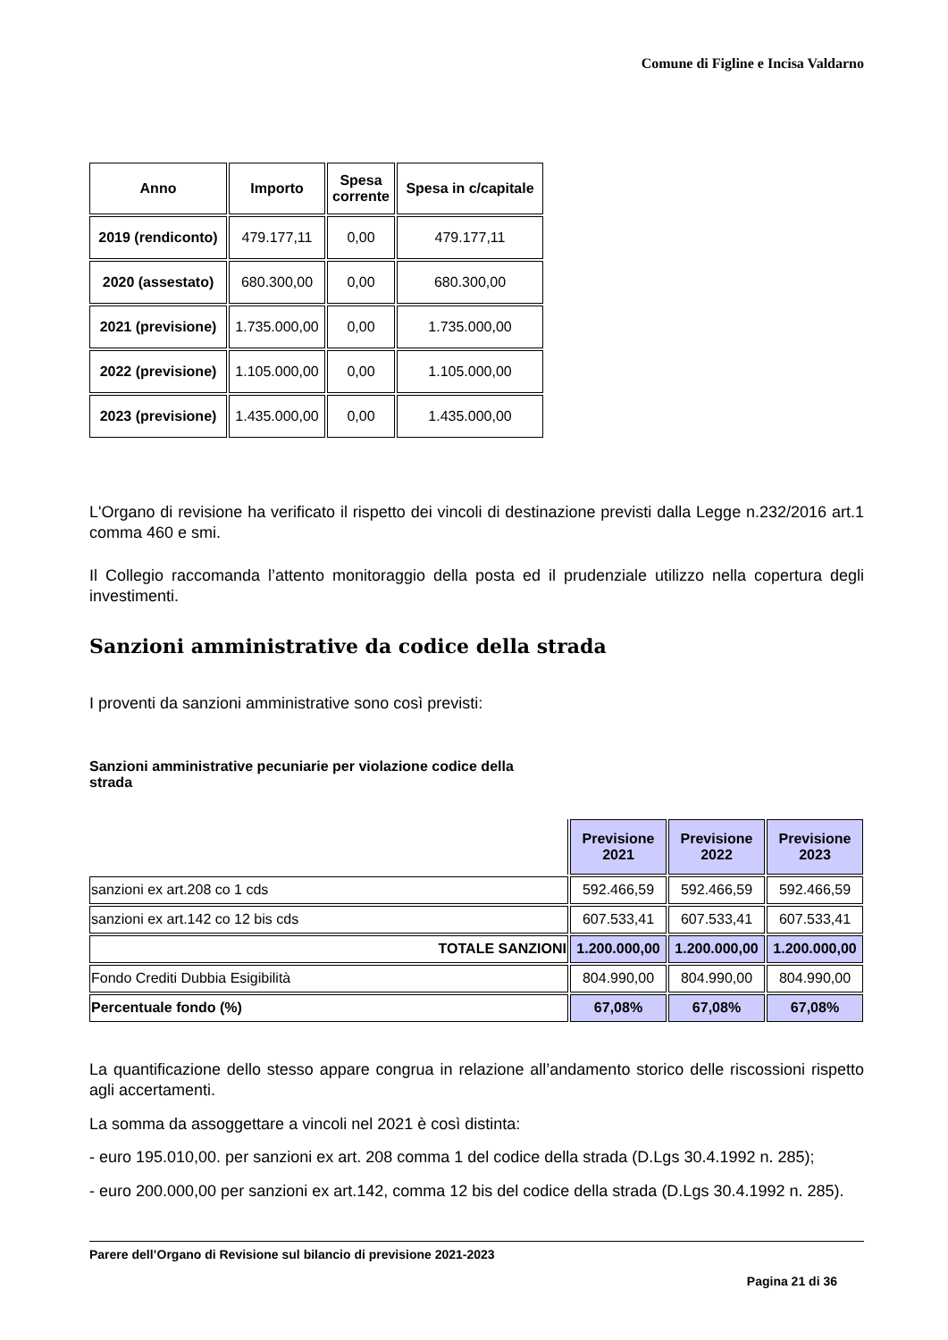Comune di Figline e Incisa Valdarno
| Anno | Importo | Spesa corrente | Spesa in c/capitale |
| --- | --- | --- | --- |
| 2019 (rendiconto) | 479.177,11 | 0,00 | 479.177,11 |
| 2020 (assestato) | 680.300,00 | 0,00 | 680.300,00 |
| 2021 (previsione) | 1.735.000,00 | 0,00 | 1.735.000,00 |
| 2022 (previsione) | 1.105.000,00 | 0,00 | 1.105.000,00 |
| 2023 (previsione) | 1.435.000,00 | 0,00 | 1.435.000,00 |
L'Organo di revisione ha verificato il rispetto dei vincoli di destinazione previsti dalla Legge n.232/2016 art.1 comma 460 e smi.
Il Collegio raccomanda l’attento monitoraggio della posta ed il prudenziale utilizzo nella copertura degli investimenti.
Sanzioni amministrative da codice della strada
I proventi da sanzioni amministrative sono così previsti:
Sanzioni amministrative pecuniarie per violazione codice della
strada
| | Previsione 2021 | Previsione 2022 | Previsione 2023 |
| sanzioni ex art.208 co 1 cds | 592.466,59 | 592.466,59 | 592.466,59 |
| sanzioni ex art.142 co 12 bis cds | 607.533,41 | 607.533,41 | 607.533,41 |
| TOTALE SANZIONI | 1.200.000,00 | 1.200.000,00 | 1.200.000,00 |
| Fondo Crediti Dubbia Esigibilità | 804.990,00 | 804.990,00 | 804.990,00 |
| Percentuale fondo (%) | 67,08% | 67,08% | 67,08% |
La quantificazione dello stesso appare congrua in relazione all’andamento storico delle riscossioni rispetto agli accertamenti.
La somma da assoggettare a vincoli nel 2021 è così distinta:
- euro 195.010,00. per sanzioni ex art. 208 comma 1 del codice della strada (D.Lgs 30.4.1992 n. 285);
- euro 200.000,00 per sanzioni ex art.142, comma 12 bis del codice della strada (D.Lgs 30.4.1992 n. 285).
Parere dell’Organo di Revisione sul bilancio di previsione 2021-2023
Pagina 21 di 36